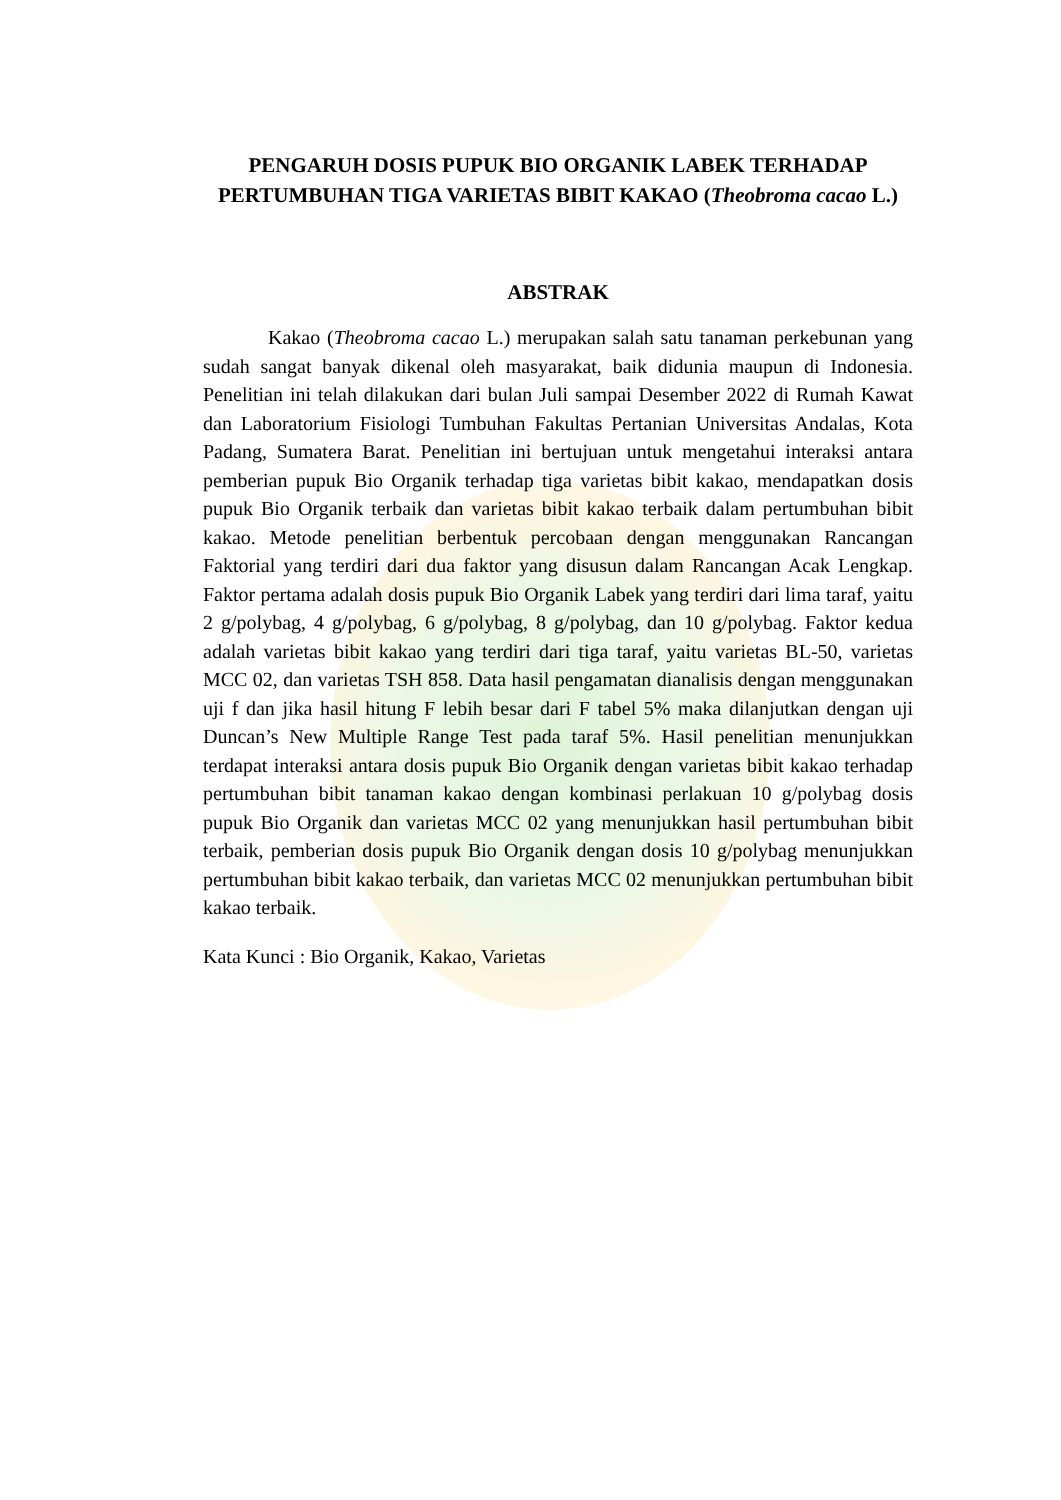PENGARUH DOSIS PUPUK BIO ORGANIK LABEK TERHADAP PERTUMBUHAN TIGA VARIETAS BIBIT KAKAO (Theobroma cacao L.)
ABSTRAK
Kakao (Theobroma cacao L.) merupakan salah satu tanaman perkebunan yang sudah sangat banyak dikenal oleh masyarakat, baik didunia maupun di Indonesia. Penelitian ini telah dilakukan dari bulan Juli sampai Desember 2022 di Rumah Kawat dan Laboratorium Fisiologi Tumbuhan Fakultas Pertanian Universitas Andalas, Kota Padang, Sumatera Barat. Penelitian ini bertujuan untuk mengetahui interaksi antara pemberian pupuk Bio Organik terhadap tiga varietas bibit kakao, mendapatkan dosis pupuk Bio Organik terbaik dan varietas bibit kakao terbaik dalam pertumbuhan bibit kakao. Metode penelitian berbentuk percobaan dengan menggunakan Rancangan Faktorial yang terdiri dari dua faktor yang disusun dalam Rancangan Acak Lengkap. Faktor pertama adalah dosis pupuk Bio Organik Labek yang terdiri dari lima taraf, yaitu 2 g/polybag, 4 g/polybag, 6 g/polybag, 8 g/polybag, dan 10 g/polybag. Faktor kedua adalah varietas bibit kakao yang terdiri dari tiga taraf, yaitu varietas BL-50, varietas MCC 02, dan varietas TSH 858. Data hasil pengamatan dianalisis dengan menggunakan uji f dan jika hasil hitung F lebih besar dari F tabel 5% maka dilanjutkan dengan uji Duncan’s New Multiple Range Test pada taraf 5%. Hasil penelitian menunjukkan terdapat interaksi antara dosis pupuk Bio Organik dengan varietas bibit kakao terhadap pertumbuhan bibit tanaman kakao dengan kombinasi perlakuan 10 g/polybag dosis pupuk Bio Organik dan varietas MCC 02 yang menunjukkan hasil pertumbuhan bibit terbaik, pemberian dosis pupuk Bio Organik dengan dosis 10 g/polybag menunjukkan pertumbuhan bibit kakao terbaik, dan varietas MCC 02 menunjukkan pertumbuhan bibit kakao terbaik.
Kata Kunci : Bio Organik, Kakao, Varietas